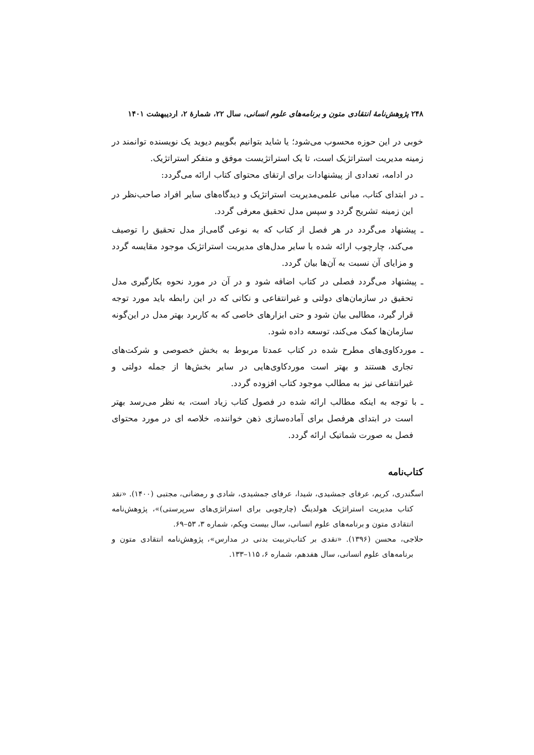۲۴۸ پژوهش‌نامهٔ انتقادی متون و برنامه‌های علوم انسانی، سال ۲۲، شمارهٔ ۲، اردیبهشت ۱۴۰۱
خوبی در این حوزه محسوب می‌شود؛ یا شاید بتوانیم بگوییم دیوید یک نویسنده توانمند در زمینه مدیریت استراتژیک است، تا یک استراتژیست موفق و متفکر استراتژیک.
در ادامه، تعدادی از پیشنهادات برای ارتقای محتوای کتاب ارائه می‌گردد:
ـ در ابتدای کتاب، مبانی علمی‌مدیریت استراتژیک و دیدگاه‌های سایر افراد صاحب‌نظر در این زمینه تشریح گردد و سپس مدل تحقیق معرفی گردد.
ـ پیشنهاد می‌گردد در هر فصل از کتاب که به نوعی گامی‌از مدل تحقیق را توصیف می‌کند، چارچوب ارائه شده با سایر مدل‌های مدیریت استراتژیک موجود مقایسه گردد و مزایای آن نسبت به آن‌ها بیان گردد.
ـ پیشنهاد می‌گردد فصلی در کتاب اضافه شود و در آن در مورد نحوه بکارگیری مدل تحقیق در سازمان‌های دولتی و غیرانتفاعی و نکاتی که در این رابطه باید مورد توجه قرار گیرد، مطالبی بیان شود و حتی ابزارهای خاصی که به کاربرد بهتر مدل در این‌گونه سازمان‌ها کمک می‌کند، توسعه داده شود.
ـ موردکاوی‌های مطرح شده در کتاب عمدتا مربوط به بخش خصوصی و شرکت‌های تجاری هستند و بهتر است موردکاوی‌هایی در سایر بخش‌ها از جمله دولتی و غیرانتفاعی نیز به مطالب موجود کتاب افزوده گردد.
ـ با توجه به اینکه مطالب ارائه شده در فصول کتاب زیاد است، به نظر می‌رسد بهتر است در ابتدای هرفصل برای آماده‌سازی ذهن خواننده، خلاصه ای در مورد محتوای فصل به صورت شماتیک ارائه گردد.
کتاب‌نامه
اسگندری، کریم، عرفای جمشیدی، شیدا، عرفای جمشیدی، شادی و رمضانی، مجتبی (۱۴۰۰). «نقد کتاب مدیریت استراتژیک هولدینگ (چارچوبی برای استراتژی‌های سرپرستی)»، پژوهش‌نامه انتقادی متون و برنامه‌های علوم انسانی، سال بیست ویکم، شماره ۳، ۵۳–۶۹.
حلاجی، محسن (۱۳۹۶). «نقدی بر کتاب‌تربیت بدنی در مدارس»، پژوهش‌نامه انتقادی متون و برنامه‌های علوم انسانی، سال هفدهم، شماره ۶، ۱۱۵–۱۳۳.